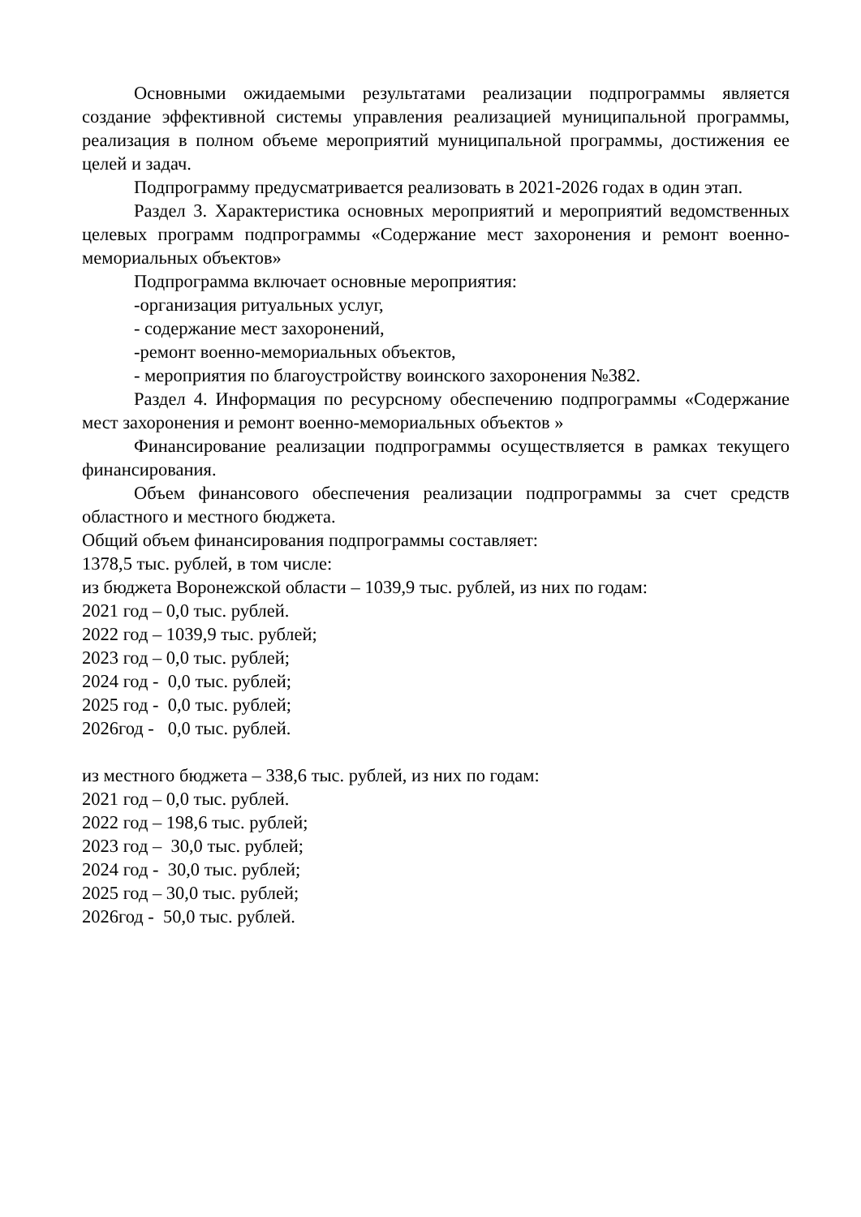Основными ожидаемыми результатами реализации подпрограммы является создание эффективной системы управления реализацией муниципальной программы, реализация в полном объеме мероприятий муниципальной программы, достижения ее целей и задач.
Подпрограмму предусматривается реализовать в 2021-2026 годах в один этап.
Раздел 3. Характеристика основных мероприятий и мероприятий ведомственных целевых программ подпрограммы «Содержание мест захоронения и ремонт военно-мемориальных объектов»
Подпрограмма включает основные мероприятия:
-организация ритуальных услуг,
- содержание мест захоронений,
-ремонт военно-мемориальных объектов,
- мероприятия по благоустройству воинского захоронения №382.
Раздел 4. Информация по ресурсному обеспечению подпрограммы «Содержание мест захоронения и ремонт военно-мемориальных объектов »
Финансирование реализации подпрограммы осуществляется в рамках текущего финансирования.
Объем финансового обеспечения реализации подпрограммы за счет средств областного и местного бюджета.
Общий объем финансирования подпрограммы составляет:
1378,5 тыс. рублей, в том числе:
из бюджета Воронежской области – 1039,9 тыс. рублей, из них по годам:
2021 год – 0,0 тыс. рублей.
2022 год – 1039,9 тыс. рублей;
2023 год – 0,0 тыс. рублей;
2024 год - 0,0 тыс. рублей;
2025 год - 0,0 тыс. рублей;
2026год - 0,0 тыс. рублей.
из местного бюджета – 338,6 тыс. рублей, из них по годам:
2021 год – 0,0 тыс. рублей.
2022 год – 198,6 тыс. рублей;
2023 год – 30,0 тыс. рублей;
2024 год - 30,0 тыс. рублей;
2025 год – 30,0 тыс. рублей;
2026год - 50,0 тыс. рублей.